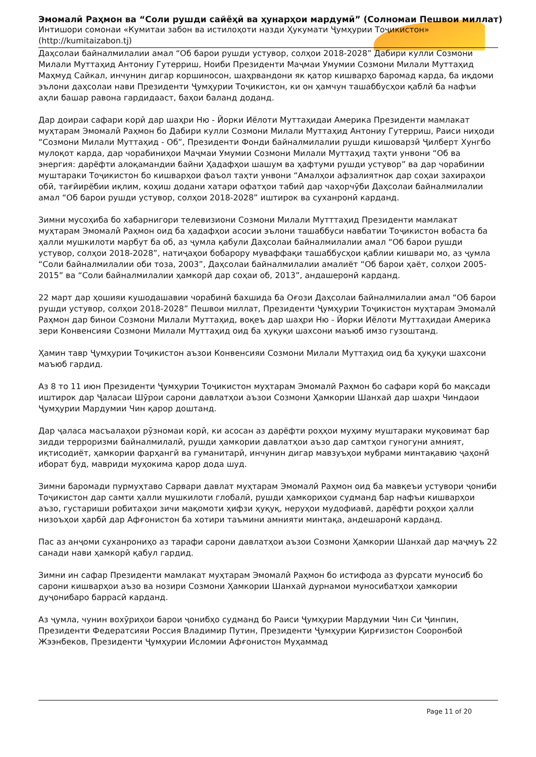Эмомалӣ Раҳмон ва “Соли рушди сайёҳӣ ва ҳунарҳои мардумӣ” (Солномаи Пешвои миллат)
Интишори сомонаи «Кумитаи забон ва истилоҳоти назди Ҳукумати Ҷумҳурии Тоҷикистон»
(http://kumitaizabon.tj)
Даҳсолаи байналмилалии амал “Об барои рушди устувор, солҳои 2018-2028” Дабири кулли Созмони Милали Муттаҳид Антониу Гутерриш, Ноиби Президенти Маҷмаи Умумии Созмони Милали Муттаҳид Маҳмуд Сайкал, инчунин дигар коршиносон, шаҳрвандони як қатор кишварҳо баромад карда, ба иқдоми эълони даҳсолаи нави Президенти Ҷумҳурии Тоҷикистон, ки он ҳамчун ташаббусҳои қаблӣ ба нафъи аҳли башар равона гардидааст, баҳои баланд доданд.
Дар доираи сафари корӣ дар шаҳри Ню - Йорки Иёлоти Муттаҳидаи Америка Президенти мамлакат муҳтарам Эмомалӣ Раҳмон бо Дабири кулли Созмони Милали Муттаҳид Антониу Гутерриш, Раиси ниҳоди “Созмони Милали Муттаҳид - Об”, Президенти Фонди байналмилалии рушди кишоварзӣ Ҷилберт Хунгбо мулоқот карда, дар чорабиниҳои Маҷмаи Умумии Созмони Милали Муттаҳид таҳти унвони “Об ва энергия: дарёфти алоқамандии байни Ҳадафҳои шашум ва ҳафтуми рушди устувор” ва дар чорабинии муштараки Тоҷикистон бо кишварҳои фаъол таҳти унвони “Амалҳои афзалиятнок дар соҳаи захираҳои обӣ, тағйирёбии иқлим, коҳиш додани хатари офатҳои табиӣ дар чаҳорчӯби Даҳсолаи байналмилалии амал “Об барои рушди устувор, солҳои 2018-2028” иштирок ва суханронӣ карданд.
Зимни мусоҳиба бо хабарнигори телевизиони Созмони Милали Мутттаҳид Президенти мамлакат муҳтарам Эмомалӣ Раҳмон оид ба ҳадафҳои асосии эълони ташаббуси навбатии Тоҷикистон вобаста ба ҳалли мушкилоти марбут ба об, аз ҷумла қабули Даҳсолаи байналмилалии амал “Об барои рушди устувор, солҳои 2018-2028”, натиҷаҳои бобарору муваффақи ташаббусҳои қаблии кишвари мо, аз ҷумла “Соли байналмилалии оби тоза, 2003”, Даҳсолаи байналмилалии амалиёт “Об барои ҳаёт, солҳои 2005-2015” ва “Соли байналмилалии ҳамкорӣ дар соҳаи об, 2013”, андашеронӣ карданд.
22 март дар ҳошияи кушодашавии чорабинӣ бахшида ба Оғози Даҳсолаи байналмилалии амал “Об барои рушди устувор, солҳои 2018-2028” Пешвои миллат, Президенти Ҷумҳурии Тоҷикистон муҳтарам Эмомалӣ Раҳмон дар бинои Созмони Милали Муттаҳид, воқеъ дар шаҳри Ню - Йорки Иёлоти Муттаҳидаи Америка зери Конвенсияи Созмони Милали Муттаҳид оид ба ҳуқуқи шахсони маъюб имзо гузоштанд.
Ҳамин тавр Ҷумҳурии Тоҷикистон аъзои Конвенсияи Созмони Милали Муттаҳид оид ба ҳуқуқи шахсони маъюб гардид.
Аз 8 то 11 июн Президенти Ҷумҳурии Тоҷикистон муҳтарам Эмомалӣ Раҳмон бо сафари корӣ бо мақсади иштирок дар Ҷаласаи Шӯрои сарони давлатҳои аъзои Созмони Ҳамкории Шанхай дар шаҳри Чиндаои Ҷумҳурии Мардумии Чин қарор доштанд.
Дар ҷаласа масъалаҳои рӯзномаи корӣ, ки асосан аз дарёфти роҳҳои муҳиму муштараки муқовимат бар зидди терроризми байналмилалӣ, рушди ҳамкории давлатҳои аъзо дар самтҳои гуногуни амният, иқтисодиёт, ҳамкории фарҳангӣ ва гуманитарӣ, инчунин дигар мавзуъҳои мубрами минтақавию ҷаҳонӣ иборат буд, мавриди муҳокима қарор дода шуд.
Зимни баромади пурмуҳтаво Сарвари давлат муҳтарам Эмомалӣ Раҳмон оид ба мавқеъи устувори ҷониби Тоҷикистон дар самти ҳалли мушкилоти глобалӣ, рушди ҳамкориҳои судманд бар нафъи кишварҳои аъзо, густариши робитаҳои зичи мақомоти ҳифзи ҳуқуқ, неруҳои мудофиавӣ, дарёфти роҳҳои ҳалли низоъҳои ҳарбӣ дар Афғонистон ба хотири таъмини амнияти минтақа, андешаронӣ карданд.
Пас аз анҷоми суханрониҳо аз тарафи сарони давлатҳои аъзои Созмони Ҳамкории Шанхай дар маҷмуъ 22 санади нави ҳамкорӣ қабул гардид.
Зимни ин сафар Президенти мамлакат муҳтарам Эмомалӣ Раҳмон бо истифода аз фурсати муносиб бо сарони кишварҳои аъзо ва нозири Созмони Ҳамкории Шанхай дурнамои муносибатҳои ҳамкории дуҷонибаро баррасӣ карданд.
Аз ҷумла, чунин вохӯриҳои барои ҷонибҳо судманд бо Раиси Ҷумҳурии Мардумии Чин Си Ҷинпин, Президенти Федератсияи Россия Владимир Путин, Президенти Ҷумҳурии Қирғизистон Сооронбой Жээнбеков, Президенти Ҷумҳурии Исломии Афғонистон Муҳаммад
Page 11 of 20